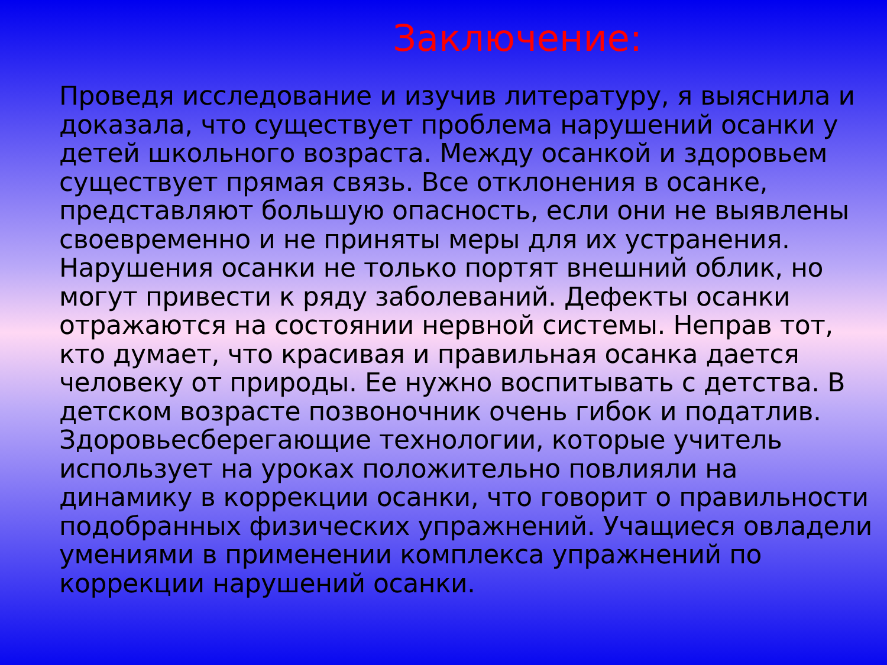Заключение:
Проведя исследование и изучив литературу, я выяснила и доказала, что существует проблема нарушений осанки у детей школьного возраста. Между осанкой и здоровьем существует прямая связь. Все отклонения в осанке, представляют большую опасность, если они не выявлены своевременно и не приняты меры для их устранения. Нарушения осанки не только портят внешний облик, но могут привести к ряду заболеваний. Дефекты осанки отражаются на состоянии нервной системы. Неправ тот, кто думает, что красивая и правильная осанка дается человеку от природы. Ее нужно воспитывать с детства. В детском возрасте позвоночник очень гибок и податлив. Здоровьесберегающие технологии, которые учитель использует на уроках положительно повлияли на динамику в коррекции осанки, что говорит о правильности подобранных физических упражнений. Учащиеся овладели умениями в применении комплекса упражнений по коррекции нарушений осанки.